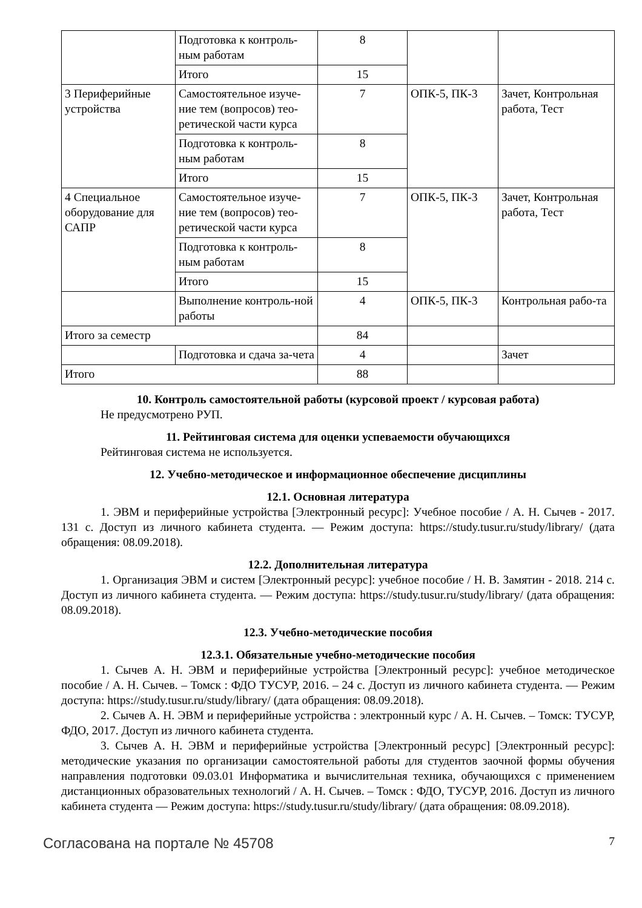| | Подготовка к контроль-ным работам | 8 | | |
| | Итого | 15 | | |
| 3 Периферийные устройства | Самостоятельное изуче-ние тем (вопросов) тео-ретической части курса | 7 | ОПК-5, ПК-3 | Зачет, Контрольная работа, Тест |
| | Подготовка к контроль-ным работам | 8 | | |
| | Итого | 15 | | |
| 4 Специальное оборудование для САПР | Самостоятельное изуче-ние тем (вопросов) тео-ретической части курса | 7 | ОПК-5, ПК-3 | Зачет, Контрольная работа, Тест |
| | Подготовка к контроль-ным работам | 8 | | |
| | Итого | 15 | | |
| | Выполнение контроль-ной работы | 4 | ОПК-5, ПК-3 | Контрольная рабо-та |
| Итого за семестр | | 84 | | |
| | Подготовка и сдача за-чета | 4 | | Зачет |
| Итого | | 88 | | |
10. Контроль самостоятельной работы (курсовой проект / курсовая работа)
Не предусмотрено РУП.
11. Рейтинговая система для оценки успеваемости обучающихся
Рейтинговая система не используется.
12. Учебно-методическое и информационное обеспечение дисциплины
12.1. Основная литература
1. ЭВМ и периферийные устройства [Электронный ресурс]: Учебное пособие / А. Н. Сычев - 2017. 131 с. Доступ из личного кабинета студента. — Режим доступа: https://study.tusur.ru/study/library/ (дата обращения: 08.09.2018).
12.2. Дополнительная литература
1. Организация ЭВМ и систем [Электронный ресурс]: учебное пособие / Н. В. Замятин - 2018. 214 с. Доступ из личного кабинета студента. — Режим доступа: https://study.tusur.ru/study/library/ (дата обращения: 08.09.2018).
12.3. Учебно-методические пособия
12.3.1. Обязательные учебно-методические пособия
1. Сычев А. Н. ЭВМ и периферийные устройства [Электронный ресурс]: учебное методическое пособие / А. Н. Сычев. – Томск : ФДО ТУСУР, 2016. – 24 с. Доступ из личного кабинета студента. — Режим доступа: https://study.tusur.ru/study/library/ (дата обращения: 08.09.2018).
2. Сычев А. Н. ЭВМ и периферийные устройства : электронный курс / А. Н. Сычев. – Томск: ТУСУР, ФДО, 2017. Доступ из личного кабинета студента.
3. Сычев А. Н. ЭВМ и периферийные устройства [Электронный ресурс] [Электронный ресурс]: методические указания по организации самостоятельной работы для студентов заочной формы обучения направления подготовки 09.03.01 Информатика и вычислительная техника, обучающихся с применением дистанционных образовательных технологий / А. Н. Сычев. – Томск : ФДО, ТУСУР, 2016. Доступ из личного кабинета студента — Режим доступа: https://study.tusur.ru/study/library/ (дата обращения: 08.09.2018).
Согласована на портале № 45708 7